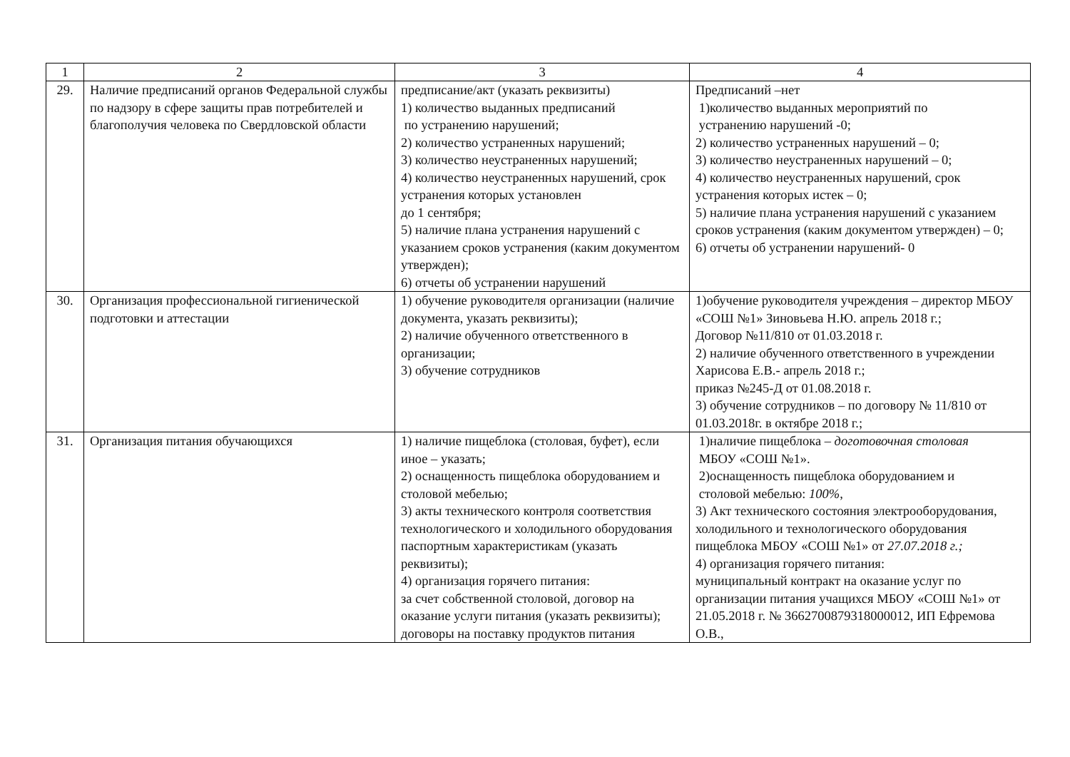| 1 | 2 | 3 | 4 |
| --- | --- | --- | --- |
| 29. | Наличие предписаний органов Федеральной службы по надзору в сфере защиты прав потребителей и благополучия человека по Свердловской области | предписание/акт (указать реквизиты) 1) количество выданных предписаний по устранению нарушений; 2) количество устраненных нарушений; 3) количество неустраненных нарушений; 4) количество неустраненных нарушений, срок устранения которых установлен до 1 сентября; 5) наличие плана устранения нарушений с указанием сроков устранения (каким документом утвержден); 6) отчеты об устранении нарушений | Предписаний –нет 1)количество выданных мероприятий по устранению нарушений -0; 2) количество устраненных нарушений – 0; 3) количество неустраненных нарушений – 0; 4) количество неустраненных нарушений, срок устранения которых истек – 0; 5) наличие плана устранения нарушений с указанием сроков устранения (каким документом утвержден) – 0; 6) отчеты об устранении нарушений- 0 |
| 30. | Организация профессиональной гигиенической подготовки и аттестации | 1) обучение руководителя организации (наличие документа, указать реквизиты); 2) наличие обученного ответственного в организации; 3) обучение сотрудников | 1)обучение руководителя учреждения – директор МБОУ «СОШ №1» Зиновьева Н.Ю. апрель 2018 г.; Договор №11/810 от 01.03.2018 г. 2) наличие обученного ответственного в учреждении Харисова Е.В.- апрель 2018 г.; приказ №245-Д от 01.08.2018 г. 3) обучение сотрудников – по договору № 11/810 от 01.03.2018г. в октябре 2018 г.; |
| 31. | Организация питания обучающихся | 1) наличие пищеблока (столовая, буфет), если иное – указать; 2) оснащенность пищеблока оборудованием и столовой мебелью; 3) акты технического контроля соответствия технологического и холодильного оборудования паспортным характеристикам (указать реквизиты); 4) организация горячего питания: за счет собственной столовой, договор на оказание услуги питания (указать реквизиты); договоры на поставку продуктов питания | 1)наличие пищеблока – доготовочная столовая МБОУ «СОШ №1». 2)оснащенность пищеблока оборудованием и столовой мебелью: 100%, 3) Акт технического состояния электрооборудования, холодильного и технологического оборудования пищеблока МБОУ «СОШ №1» от 27.07.2018 г.; 4) организация горячего питания: муниципальный контракт на оказание услуг по организации питания учащихся МБОУ «СОШ №1» от 21.05.2018 г. № 3662700879318000012, ИП Ефремова О.В., |